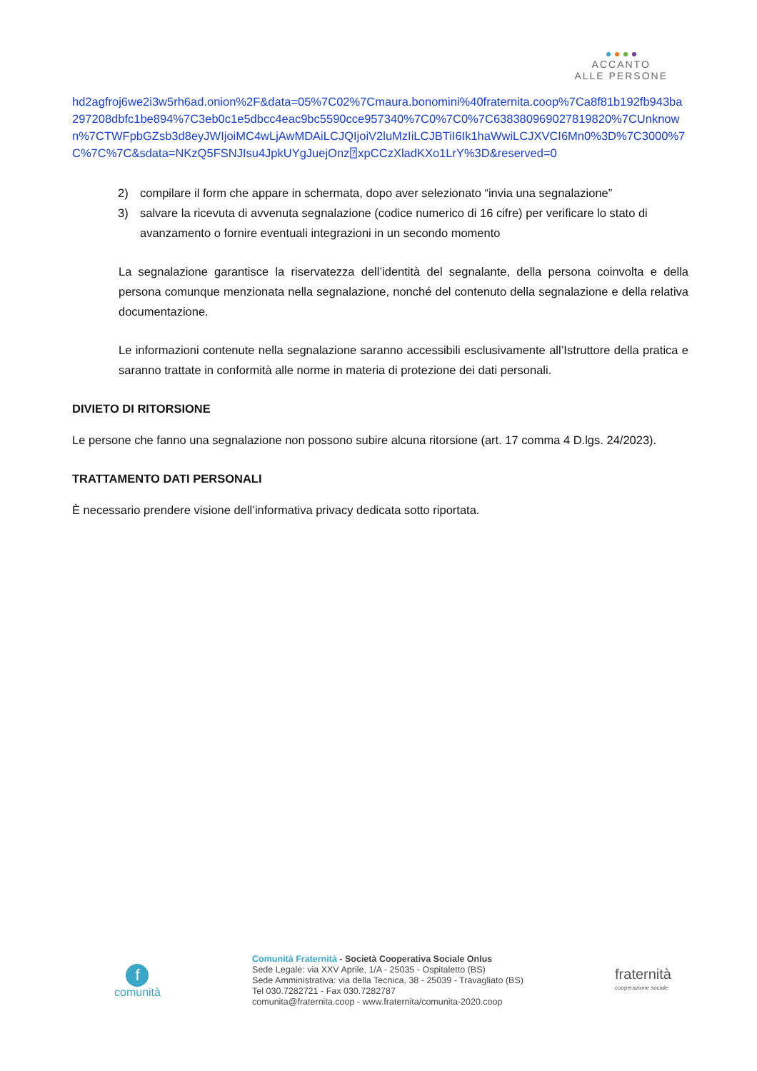ACCANTO
ALLE PERSONE
hd2agfroj6we2i3w5rh6ad.onion%2F&data=05%7C02%7Cmaura.bonomini%40fraternita.coop%7Ca8f81b192fb943ba297208dbfc1be894%7C3eb0c1e5dbcc4eac9bc5590cce957340%7C0%7C0%7C638380969027819820%7CUnknown%7CTWFpbGZsb3d8eyJWIjoiMC4wLjAwMDAiLCJQIjoiV2luMzIiLCJBTiI6Ik1haWwiLCJXVCI6Mn0%3D%7C3000%7C%7C%7C&sdata=NKzQ5FSNJIsu4JpkUYgJuejOnz⍰xpCCzXladKXo1LrY%3D&reserved=0
2) compilare il form che appare in schermata, dopo aver selezionato “invia una segnalazione”
3) salvare la ricevuta di avvenuta segnalazione (codice numerico di 16 cifre) per verificare lo stato di avanzamento o fornire eventuali integrazioni in un secondo momento
La segnalazione garantisce la riservatezza dell’identità del segnalante, della persona coinvolta e della persona comunque menzionata nella segnalazione, nonché del contenuto della segnalazione e della relativa documentazione.
Le informazioni contenute nella segnalazione saranno accessibili esclusivamente all’Istruttore della pratica e saranno trattate in conformità alle norme in materia di protezione dei dati personali.
DIVIETO DI RITORSIONE
Le persone che fanno una segnalazione non possono subire alcuna ritorsione (art. 17 comma 4 D.lgs. 24/2023).
TRATTAMENTO DATI PERSONALI
È necessario prendere visione dell’informativa privacy dedicata sotto riportata.
f
comunità
Comunità Fraternità - Società Cooperativa Sociale Onlus
Sede Legale: via XXV Aprile, 1/A - 25035 - Ospitaletto (BS)
Sede Amministrativa: via della Tecnica, 38 - 25039 - Travagliato (BS)
Tel 030.7282721 - Fax 030.7282787
comunita@fraternita.coop - www.fraternita/comunita-2020.coop
fraternità
cooperazione sociale